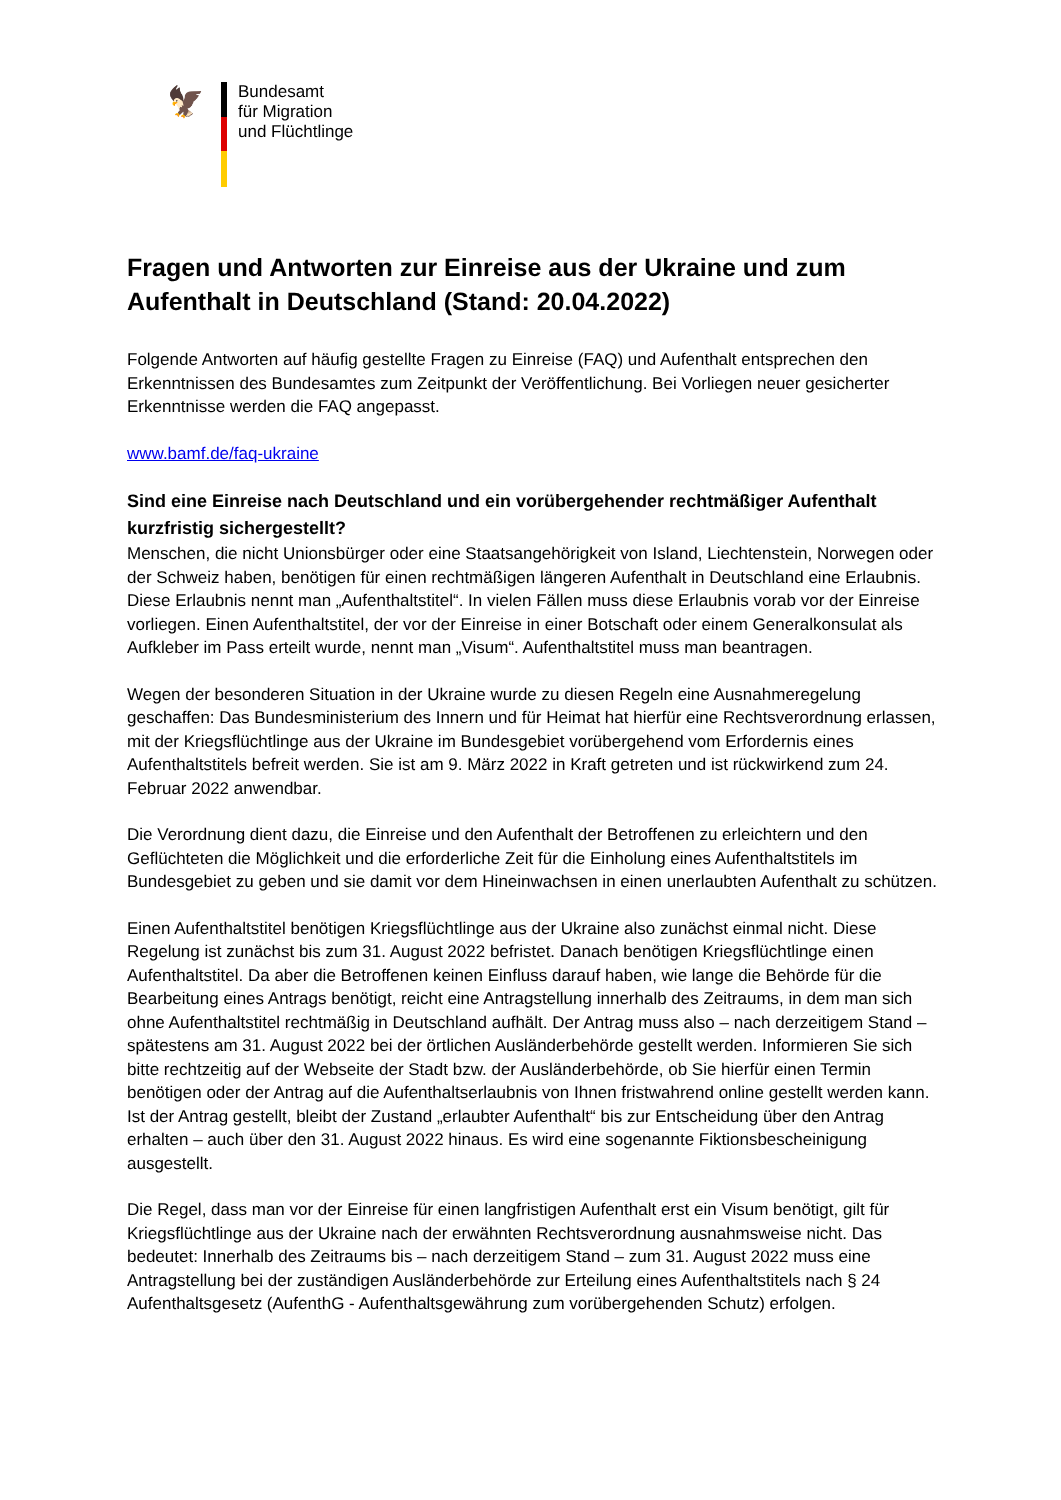🦅
Bundesamt
für Migration
und Flüchtlinge
Fragen und Antworten zur Einreise aus der Ukraine und zum Aufenthalt in Deutschland (Stand: 20.04.2022)
Folgende Antworten auf häufig gestellte Fragen zu Einreise (FAQ) und Aufenthalt entsprechen den Erkenntnissen des Bundesamtes zum Zeitpunkt der Veröffentlichung. Bei Vorliegen neuer gesicherter Erkenntnisse werden die FAQ angepasst.
www.bamf.de/faq-ukraine
Sind eine Einreise nach Deutschland und ein vorübergehender rechtmäßiger Aufenthalt kurzfristig sichergestellt?
Menschen, die nicht Unionsbürger oder eine Staatsangehörigkeit von Island, Liechtenstein, Norwegen oder der Schweiz haben, benötigen für einen rechtmäßigen längeren Aufenthalt in Deutschland eine Erlaubnis. Diese Erlaubnis nennt man „Aufenthaltstitel“. In vielen Fällen muss diese Erlaubnis vorab vor der Einreise vorliegen. Einen Aufenthaltstitel, der vor der Einreise in einer Botschaft oder einem Generalkonsulat als Aufkleber im Pass erteilt wurde, nennt man „Visum“. Aufenthaltstitel muss man beantragen.
Wegen der besonderen Situation in der Ukraine wurde zu diesen Regeln eine Ausnahmeregelung geschaffen: Das Bundesministerium des Innern und für Heimat hat hierfür eine Rechtsverordnung erlassen, mit der Kriegsflüchtlinge aus der Ukraine im Bundesgebiet vorübergehend vom Erfordernis eines Aufenthaltstitels befreit werden. Sie ist am 9. März 2022 in Kraft getreten und ist rückwirkend zum 24. Februar 2022 anwendbar.
Die Verordnung dient dazu, die Einreise und den Aufenthalt der Betroffenen zu erleichtern und den Geflüchteten die Möglichkeit und die erforderliche Zeit für die Einholung eines Aufenthaltstitels im Bundesgebiet zu geben und sie damit vor dem Hineinwachsen in einen unerlaubten Aufenthalt zu schützen.
Einen Aufenthaltstitel benötigen Kriegsflüchtlinge aus der Ukraine also zunächst einmal nicht. Diese Regelung ist zunächst bis zum 31. August 2022 befristet. Danach benötigen Kriegsflüchtlinge einen Aufenthaltstitel. Da aber die Betroffenen keinen Einfluss darauf haben, wie lange die Behörde für die Bearbeitung eines Antrags benötigt, reicht eine Antragstellung innerhalb des Zeitraums, in dem man sich ohne Aufenthaltstitel rechtmäßig in Deutschland aufhält. Der Antrag muss also – nach derzeitigem Stand – spätestens am 31. August 2022 bei der örtlichen Ausländerbehörde gestellt werden. Informieren Sie sich bitte rechtzeitig auf der Webseite der Stadt bzw. der Ausländerbehörde, ob Sie hierfür einen Termin benötigen oder der Antrag auf die Aufenthaltserlaubnis von Ihnen fristwahrend online gestellt werden kann. Ist der Antrag gestellt, bleibt der Zustand „erlaubter Aufenthalt“ bis zur Entscheidung über den Antrag erhalten – auch über den 31. August 2022 hinaus. Es wird eine sogenannte Fiktionsbescheinigung ausgestellt.
Die Regel, dass man vor der Einreise für einen langfristigen Aufenthalt erst ein Visum benötigt, gilt für Kriegsflüchtlinge aus der Ukraine nach der erwähnten Rechtsverordnung ausnahmsweise nicht. Das bedeutet: Innerhalb des Zeitraums bis – nach derzeitigem Stand – zum 31. August 2022 muss eine Antragstellung bei der zuständigen Ausländerbehörde zur Erteilung eines Aufenthaltstitels nach § 24 Aufenthaltsgesetz (AufenthG - Aufenthaltsgewährung zum vorübergehenden Schutz) erfolgen.